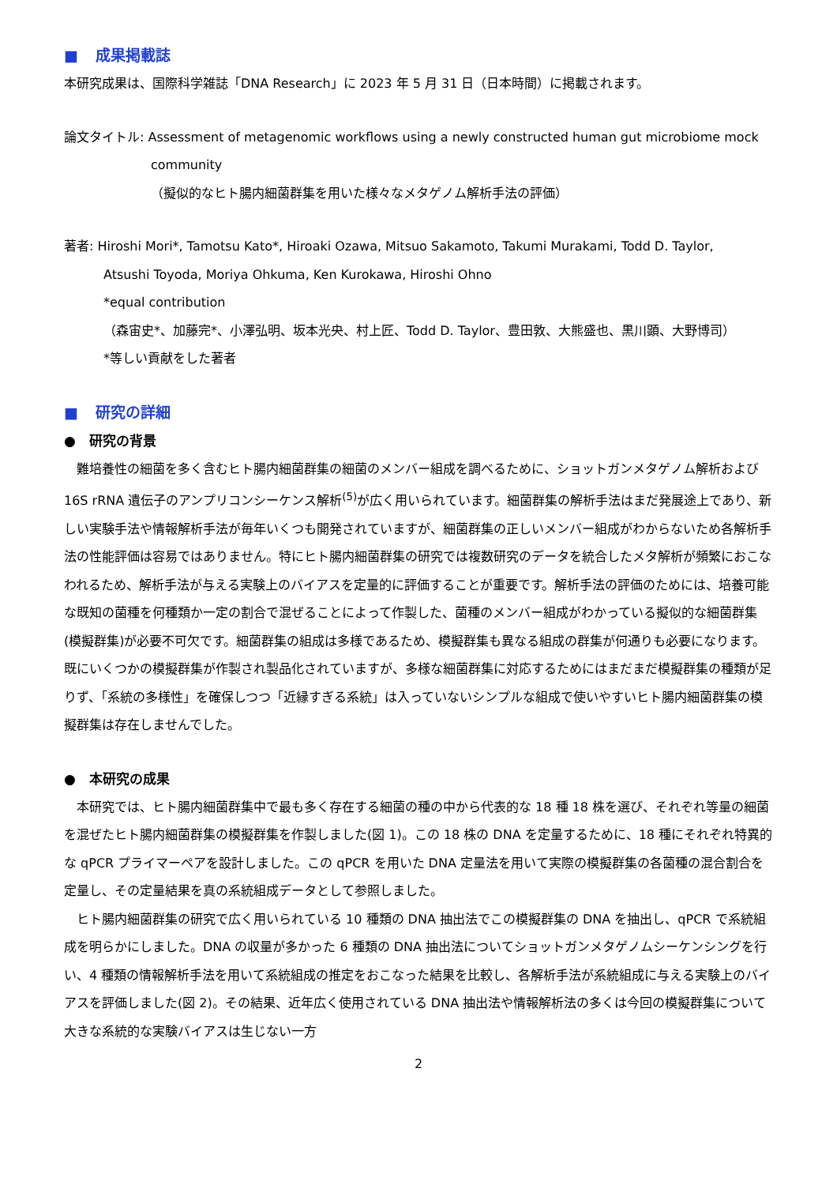■ 成果掲載誌
本研究成果は、国際科学雑誌「DNA Research」に 2023 年 5 月 31 日（日本時間）に掲載されます。
論文タイトル: Assessment of metagenomic workflows using a newly constructed human gut microbiome mock
community
（擬似的なヒト腸内細菌群集を用いた様々なメタゲノム解析手法の評価）
著者: Hiroshi Mori*, Tamotsu Kato*, Hiroaki Ozawa, Mitsuo Sakamoto, Takumi Murakami, Todd D. Taylor,
Atsushi Toyoda, Moriya Ohkuma, Ken Kurokawa, Hiroshi Ohno
*equal contribution
（森宙史*、加藤完*、小澤弘明、坂本光央、村上匠、Todd D. Taylor、豊田敦、大熊盛也、黒川顕、大野博司）
*等しい貢献をした著者
■ 研究の詳細
●　研究の背景
　難培養性の細菌を多く含むヒト腸内細菌群集の細菌のメンバー組成を調べるために、ショットガンメタゲノム解析および 16S rRNA 遺伝子のアンプリコンシーケンス解析<sup>(5)</sup>が広く用いられています。細菌群集の解析手法はまだ発展途上であり、新しい実験手法や情報解析手法が毎年いくつも開発されていますが、細菌群集の正しいメンバー組成がわからないため各解析手法の性能評価は容易ではありません。特にヒト腸内細菌群集の研究では複数研究のデータを統合したメタ解析が頻繁におこなわれるため、解析手法が与える実験上のバイアスを定量的に評価することが重要です。解析手法の評価のためには、培養可能な既知の菌種を何種類か一定の割合で混ぜることによって作製した、菌種のメンバー組成がわかっている擬似的な細菌群集(模擬群集)が必要不可欠です。細菌群集の組成は多様であるため、模擬群集も異なる組成の群集が何通りも必要になります。既にいくつかの模擬群集が作製され製品化されていますが、多様な細菌群集に対応するためにはまだまだ模擬群集の種類が足りず、「系統の多様性」を確保しつつ「近縁すぎる系統」は入っていないシンプルな組成で使いやすいヒト腸内細菌群集の模擬群集は存在しませんでした。
●　本研究の成果
　本研究では、ヒト腸内細菌群集中で最も多く存在する細菌の種の中から代表的な 18 種 18 株を選び、それぞれ等量の細菌を混ぜたヒト腸内細菌群集の模擬群集を作製しました(図 1)。この 18 株の DNA を定量するために、18 種にそれぞれ特異的な qPCR プライマーペアを設計しました。この qPCR を用いた DNA 定量法を用いて実際の模擬群集の各菌種の混合割合を定量し、その定量結果を真の系統組成データとして参照しました。
　ヒト腸内細菌群集の研究で広く用いられている 10 種類の DNA 抽出法でこの模擬群集の DNA を抽出し、qPCR で系統組成を明らかにしました。DNA の収量が多かった 6 種類の DNA 抽出法についてショットガンメタゲノムシーケンシングを行い、4 種類の情報解析手法を用いて系統組成の推定をおこなった結果を比較し、各解析手法が系統組成に与える実験上のバイアスを評価しました(図 2)。その結果、近年広く使用されている DNA 抽出法や情報解析法の多くは今回の模擬群集について大きな系統的な実験バイアスは生じない一方
2